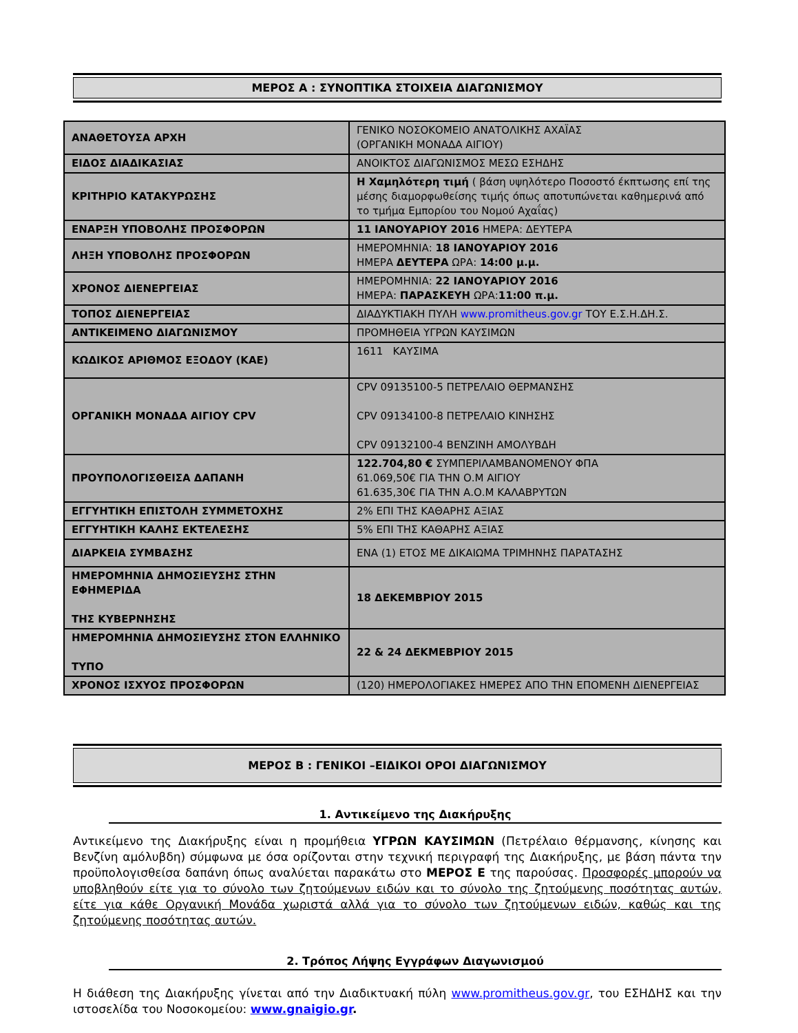ΜΕΡΟΣ Α : ΣΥΝΟΠΤΙΚΑ ΣΤΟΙΧΕΙΑ ΔΙΑΓΩΝΙΣΜΟΥ
| ΑΝΑΘΕΤΟΥΣΑ ΑΡΧΗ | ΓΕΝΙΚΟ ΝΟΣΟΚΟΜΕΙΟ ΑΝΑΤΟΛΙΚΗΣ ΑΧΑΪΑΣ (ΟΡΓΑΝΙΚΗ ΜΟΝΑΔΑ ΑΙΓΙΟΥ) |
| ΕΙΔΟΣ ΔΙΑΔΙΚΑΣΙΑΣ | ΑΝΟΙΚΤΟΣ ΔΙΑΓΩΝΙΣΜΟΣ ΜΕΣΩ ΕΣΗΔΗΣ |
| ΚΡΙΤΗΡΙΟ ΚΑΤΑΚΥΡΩΣΗΣ | Η Χαμηλότερη τιμή ( βάση υψηλότερο Ποσοστό έκπτωσης επί της μέσης διαμορφωθείσης τιμής όπως αποτυπώνεται καθημερινά από το τμήμα Εμπορίου του Νομού Αχαΐας) |
| ΕΝΑΡΞΗ ΥΠΟΒΟΛΗΣ ΠΡΟΣΦΟΡΩΝ | 11 ΙΑΝΟΥΑΡΙΟΥ 2016 ΗΜΕΡΑ: ΔΕΥΤΕΡΑ |
| ΛΗΞΗ ΥΠΟΒΟΛΗΣ ΠΡΟΣΦΟΡΩΝ | ΗΜΕΡΟΜΗΝΙΑ: 18 ΙΑΝΟΥΑΡΙΟΥ 2016 ΗΜΕΡΑ ΔΕΥΤΕΡΑ ΩΡΑ: 14:00 μ.μ. |
| ΧΡΟΝΟΣ ΔΙΕΝΕΡΓΕΙΑΣ | ΗΜΕΡΟΜΗΝΙΑ: 22 ΙΑΝΟΥΑΡΙΟΥ 2016 ΗΜΕΡΑ: ΠΑΡΑΣΚΕΥΗ ΩΡΑ: 11:00 π.μ. |
| ΤΟΠΟΣ ΔΙΕΝΕΡΓΕΙΑΣ | ΔΙΑΔΥΚΤΙΑΚΗ ΠΥΛΗ www.promitheus.gov.gr ΤΟΥ Ε.Σ.Η.ΔΗ.Σ. |
| ΑΝΤΙΚΕΙΜΕΝΟ ΔΙΑΓΩΝΙΣΜΟΥ | ΠΡΟΜΗΘΕΙΑ ΥΓΡΩΝ ΚΑΥΣΙΜΩΝ |
| ΚΩΔΙΚΟΣ ΑΡΙΘΜΟΣ ΕΞΟΔΟΥ (ΚΑΕ) | 1611 ΚΑΥΣΙΜΑ |
| ΟΡΓΑΝΙΚΗ ΜΟΝΑΔΑ ΑΙΓΙΟΥ CPV | CPV 09135100-5 ΠΕΤΡΕΛΑΙΟ ΘΕΡΜΑΝΣΗΣ CPV 09134100-8 ΠΕΤΡΕΛΑΙΟ ΚΙΝΗΣΗΣ CPV 09132100-4 ΒΕΝΖΙΝΗ ΑΜΟΛΥΒΔΗ |
| ΠΡΟΥΠΟΛΟΓΙΣΘΕΙΣΑ ΔΑΠΑΝΗ | 122.704,80 € ΣΥΜΠΕΡΙΛΑΜΒΑΝΟΜΕΝΟΥ ΦΠΑ 61.069,50€ ΓΙΑ ΤΗΝ Ο.Μ ΑΙΓΙΟΥ 61.635,30€ ΓΙΑ ΤΗΝ Α.Ο.Μ ΚΑΛΑΒΡΥΤΩΝ |
| ΕΓΓΥΗΤΙΚΗ ΕΠΙΣΤΟΛΗ ΣΥΜΜΕΤΟΧΗΣ | 2% ΕΠΙ ΤΗΣ ΚΑΘΑΡΗΣ ΑΞΙΑΣ |
| ΕΓΓΥΗΤΙΚΗ ΚΑΛΗΣ ΕΚΤΕΛΕΣΗΣ | 5% ΕΠΙ ΤΗΣ ΚΑΘΑΡΗΣ ΑΞΙΑΣ |
| ΔΙΑΡΚΕΙΑ ΣΥΜΒΑΣΗΣ | ΕΝΑ (1) ΕΤΟΣ ΜΕ ΔΙΚΑΙΩΜΑ ΤΡΙΜΗΝΗΣ ΠΑΡΑΤΑΣΗΣ |
| ΗΜΕΡΟΜΗΝΙΑ ΔΗΜΟΣΙΕΥΣΗΣ ΣΤΗΝ ΕΦΗΜΕΡΙΔΑ ΤΗΣ ΚΥΒΕΡΝΗΣΗΣ | 18 ΔΕΚΕΜΒΡΙΟΥ 2015 |
| ΗΜΕΡΟΜΗΝΙΑ ΔΗΜΟΣΙΕΥΣΗΣ ΣΤΟΝ ΕΛΛΗΝΙΚΟ ΤΥΠΟ | 22 & 24 ΔΕΚΜΕΒΡΙΟΥ 2015 |
| ΧΡΟΝΟΣ ΙΣΧΥΟΣ ΠΡΟΣΦΟΡΩΝ | (120) ΗΜΕΡΟΛΟΓΙΑΚΕΣ ΗΜΕΡΕΣ ΑΠΟ ΤΗΝ ΕΠΟΜΕΝΗ ΔΙΕΝΕΡΓΕΙΑΣ |
ΜΕΡΟΣ Β : ΓΕΝΙΚΟΙ –ΕΙΔΙΚΟΙ ΟΡΟΙ ΔΙΑΓΩΝΙΣΜΟΥ
1. Αντικείμενο της Διακήρυξης
Αντικείμενο της Διακήρυξης είναι η προμήθεια ΥΓΡΩΝ ΚΑΥΣΙΜΩΝ (Πετρέλαιο θέρμανσης, κίνησης και Βενζίνη αμόλυβδη) σύμφωνα με όσα ορίζονται στην τεχνική περιγραφή της Διακήρυξης, με βάση πάντα την προϋπολογισθείσα δαπάνη όπως αναλύεται παρακάτω στο ΜΕΡΟΣ Ε της παρούσας. Προσφορές μπορούν να υποβληθούν είτε για το σύνολο των ζητούμενων ειδών και το σύνολο της ζητούμενης ποσότητας αυτών, είτε για κάθε Οργανική Μονάδα χωριστά αλλά για το σύνολο των ζητούμενων ειδών, καθώς και της ζητούμενης ποσότητας αυτών.
2. Τρόπος Λήψης Εγγράφων Διαγωνισμού
Η διάθεση της Διακήρυξης γίνεται από την Διαδικτυακή πύλη www.promitheus.gov.gr, του ΕΣΗΔΗΣ και την ιστοσελίδα του Νοσοκομείου: www.gnaigio.gr.